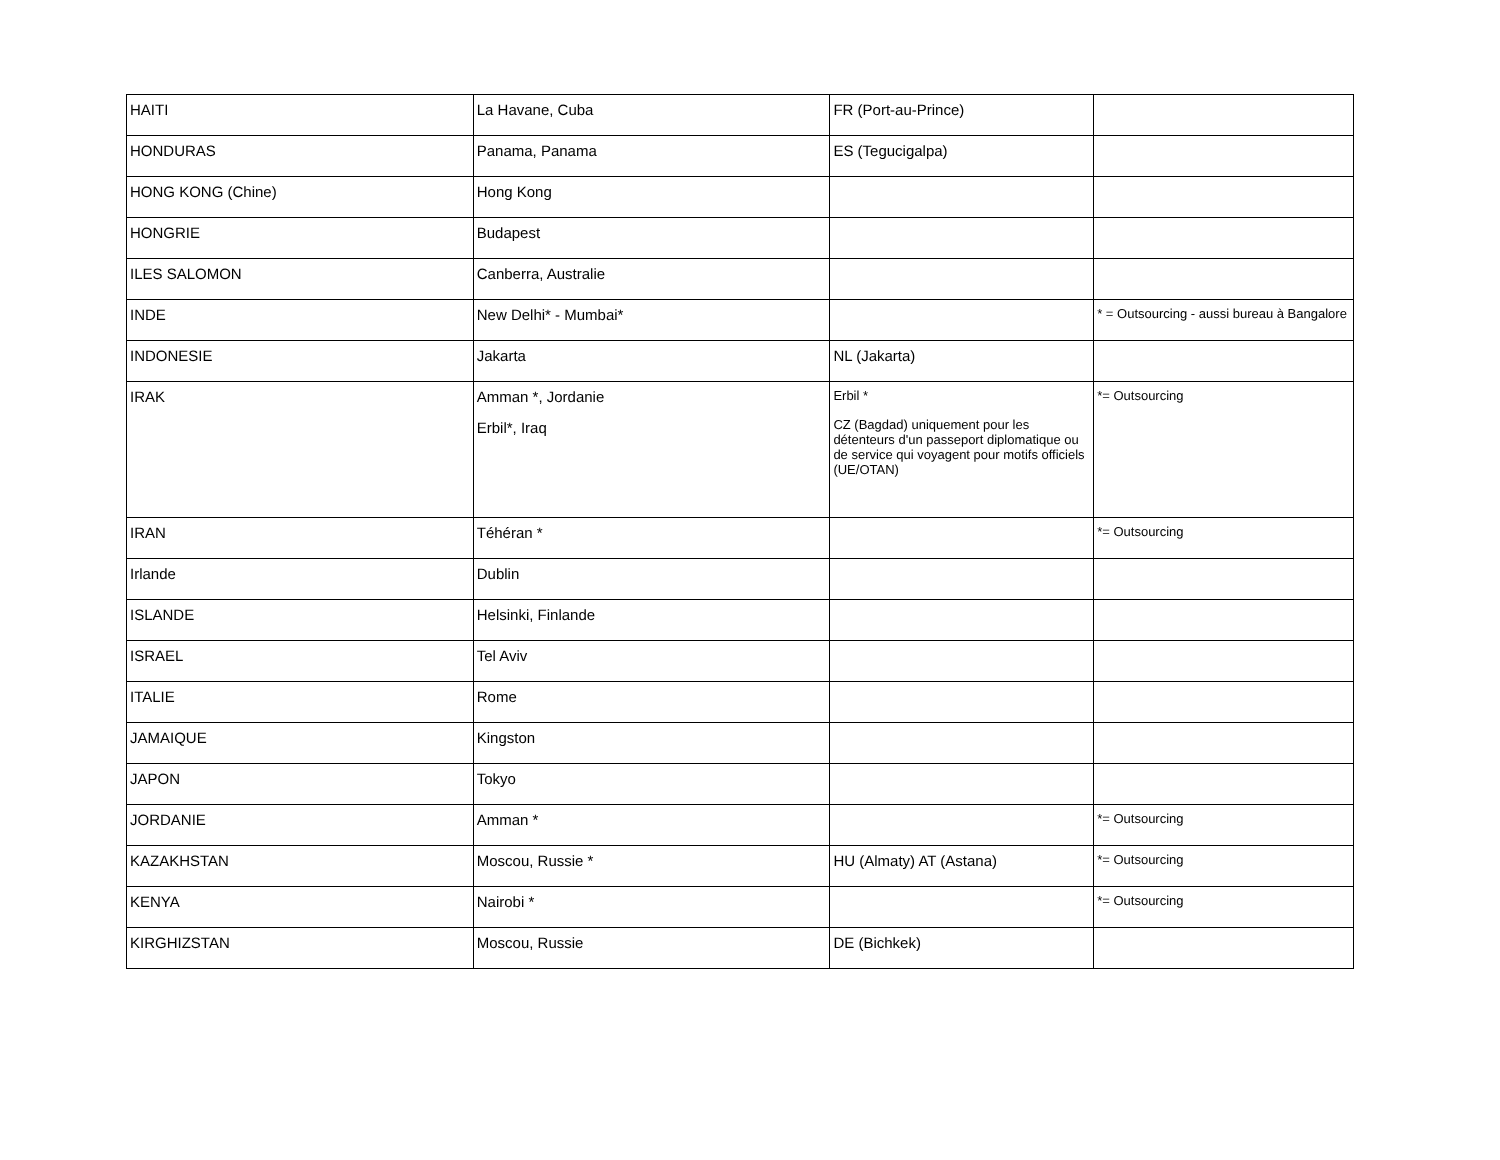| HAITI | La Havane, Cuba | FR (Port-au-Prince) | |
| HONDURAS | Panama, Panama | ES (Tegucigalpa) | |
| HONG KONG (Chine) | Hong Kong | | |
| HONGRIE | Budapest | | |
| ILES SALOMON | Canberra, Australie | | |
| INDE | New Delhi* - Mumbai* | | * = Outsourcing - aussi bureau à Bangalore |
| INDONESIE | Jakarta | NL (Jakarta) | |
| IRAK | Amman *, Jordanie Erbil*, Iraq | Erbil * CZ (Bagdad) uniquement pour les détenteurs d'un passeport diplomatique ou de service qui voyagent pour motifs officiels (UE/OTAN) | *= Outsourcing |
| IRAN | Téhéran * | | *= Outsourcing |
| Irlande | Dublin | | |
| ISLANDE | Helsinki, Finlande | | |
| ISRAEL | Tel Aviv | | |
| ITALIE | Rome | | |
| JAMAIQUE | Kingston | | |
| JAPON | Tokyo | | |
| JORDANIE | Amman * | | *= Outsourcing |
| KAZAKHSTAN | Moscou, Russie * | HU (Almaty) AT (Astana) | *= Outsourcing |
| KENYA | Nairobi * | | *= Outsourcing |
| KIRGHIZSTAN | Moscou, Russie | DE (Bichkek) | |